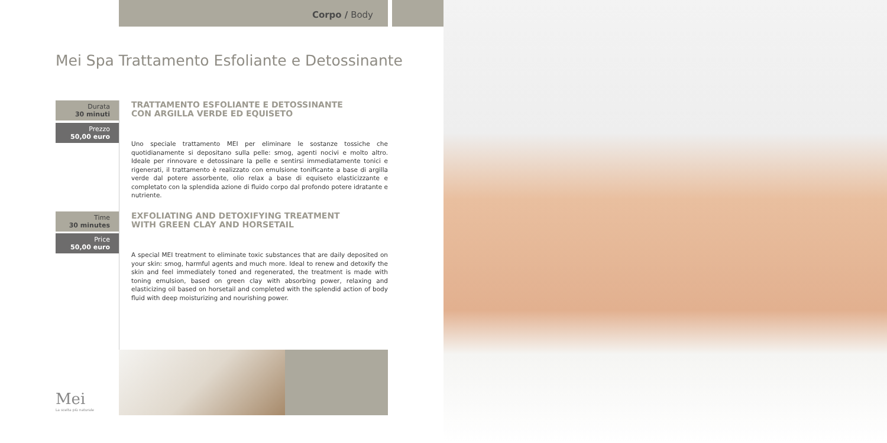Corpo / Body
Mei Spa Trattamento Esfoliante e Detossinante
Durata
30 minuti
Prezzo
50,00 euro
TRATTAMENTO ESFOLIANTE E DETOSSINANTE
CON ARGILLA VERDE ED EQUISETO
Uno speciale trattamento MEI per eliminare le sostanze tossiche che quotidianamente si depositano sulla pelle: smog, agenti nocivi e molto altro. Ideale per rinnovare e detossinare la pelle e sentirsi immediatamente tonici e rigenerati, il trattamento è realizzato con emulsione tonificante a base di argilla verde dal potere assorbente, olio relax a base di equiseto elasticizzante e completato con la splendida azione di fluido corpo dal profondo potere idratante e nutriente.
Time
30 minutes
Price
50,00 euro
EXFOLIATING AND DETOXIFYING TREATMENT
WITH GREEN CLAY AND HORSETAIL
A special MEI treatment to eliminate toxic substances that are daily deposited on your skin: smog, harmful agents and much more. Ideal to renew and detoxify the skin and feel immediately toned and regenerated, the treatment is made with toning emulsion, based on green clay with absorbing power, relaxing and elasticizing oil based on horsetail and completed with the splendid action of body fluid with deep moisturizing and nourishing power.
Mei
La scelta più naturale